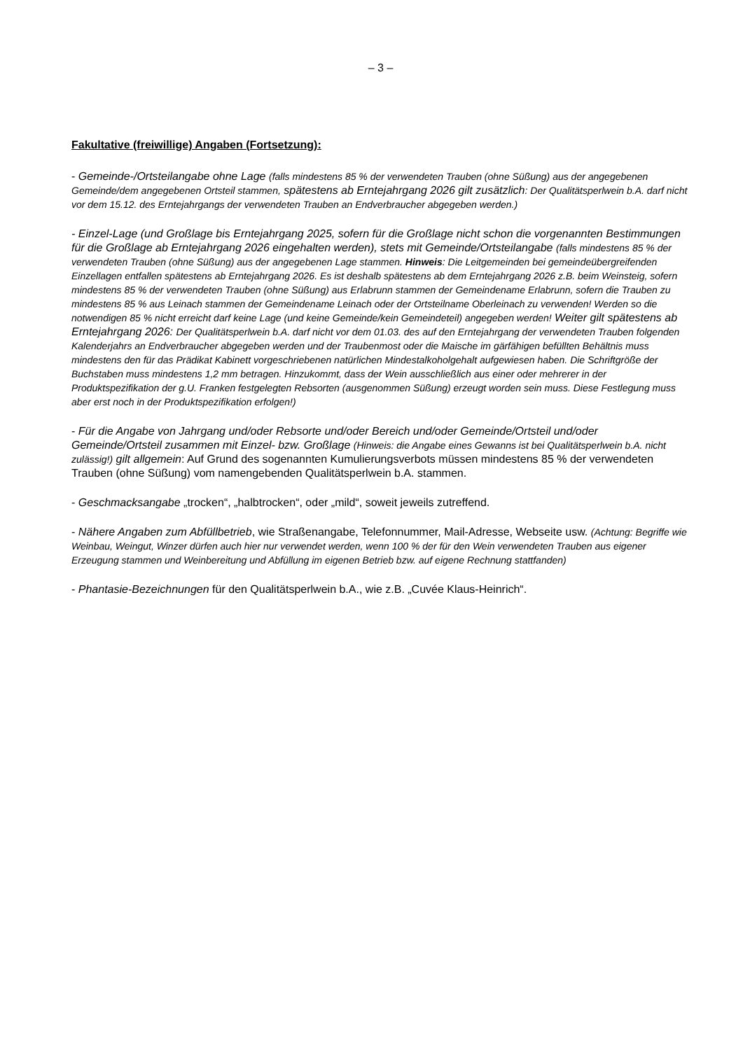– 3 –
Fakultative (freiwillige) Angaben (Fortsetzung):
- Gemeinde-/Ortsteilangabe ohne Lage (falls mindestens 85 % der verwendeten Trauben (ohne Süßung) aus der angegebenen Gemeinde/dem angegebenen Ortsteil stammen, spätestens ab Erntejahrgang 2026 gilt zusätzlich: Der Qualitätsperlwein b.A. darf nicht vor dem 15.12. des Erntejahrgangs der verwendeten Trauben an Endverbraucher abgegeben werden.)
- Einzel-Lage (und Großlage bis Erntejahrgang 2025, sofern für die Großlage nicht schon die vorgenannten Bestimmungen für die Großlage ab Erntejahrgang 2026 eingehalten werden), stets mit Gemeinde/Ortsteilangabe (falls mindestens 85 % der verwendeten Trauben (ohne Süßung) aus der angegebenen Lage stammen. Hinweis: Die Leitgemeinden bei gemeindeübergreifenden Einzellagen entfallen spätestens ab Erntejahrgang 2026. Es ist deshalb spätestens ab dem Erntejahrgang 2026 z.B. beim Weinsteig, sofern mindestens 85 % der verwendeten Trauben (ohne Süßung) aus Erlabrunn stammen der Gemeindename Erlabrunn, sofern die Trauben zu mindestens 85 % aus Leinach stammen der Gemeindename Leinach oder der Ortsteilname Oberleinach zu verwenden! Werden so die notwendigen 85 % nicht erreicht darf keine Lage (und keine Gemeinde/kein Gemeindeteil) angegeben werden! Weiter gilt spätestens ab Erntejahrgang 2026: Der Qualitätsperlwein b.A. darf nicht vor dem 01.03. des auf den Erntejahrgang der verwendeten Trauben folgenden Kalenderjahrs an Endverbraucher abgegeben werden und der Traubenmost oder die Maische im gärfähigen befüllten Behältnis muss mindestens den für das Prädikat Kabinett vorgeschriebenen natürlichen Mindestalkoholgehalt aufgewiesen haben. Die Schriftgröße der Buchstaben muss mindestens 1,2 mm betragen. Hinzukommt, dass der Wein ausschließlich aus einer oder mehrerer in der Produktspezifikation der g.U. Franken festgelegten Rebsorten (ausgenommen Süßung) erzeugt worden sein muss. Diese Festlegung muss aber erst noch in der Produktspezifikation erfolgen!)
- Für die Angabe von Jahrgang und/oder Rebsorte und/oder Bereich und/oder Gemeinde/Ortsteil und/oder Gemeinde/Ortsteil zusammen mit Einzel- bzw. Großlage (Hinweis: die Angabe eines Gewanns ist bei Qualitätsperlwein b.A. nicht zulässig!) gilt allgemein: Auf Grund des sogenannten Kumulierungsverbots müssen mindestens 85 % der verwendeten Trauben (ohne Süßung) vom namengebenden Qualitätsperlwein b.A. stammen.
- Geschmacksangabe „trocken“, „halbtrocken“, oder „mild“, soweit jeweils zutreffend.
- Nähere Angaben zum Abfüllbetrieb, wie Straßenangabe, Telefonnummer, Mail-Adresse, Webseite usw. (Achtung: Begriffe wie Weinbau, Weingut, Winzer dürfen auch hier nur verwendet werden, wenn 100 % der für den Wein verwendeten Trauben aus eigener Erzeugung stammen und Weinbereitung und Abfüllung im eigenen Betrieb bzw. auf eigene Rechnung stattfanden)
- Phantasie-Bezeichnungen für den Qualitätsperlwein b.A., wie z.B. „Cuvée Klaus-Heinrich“.